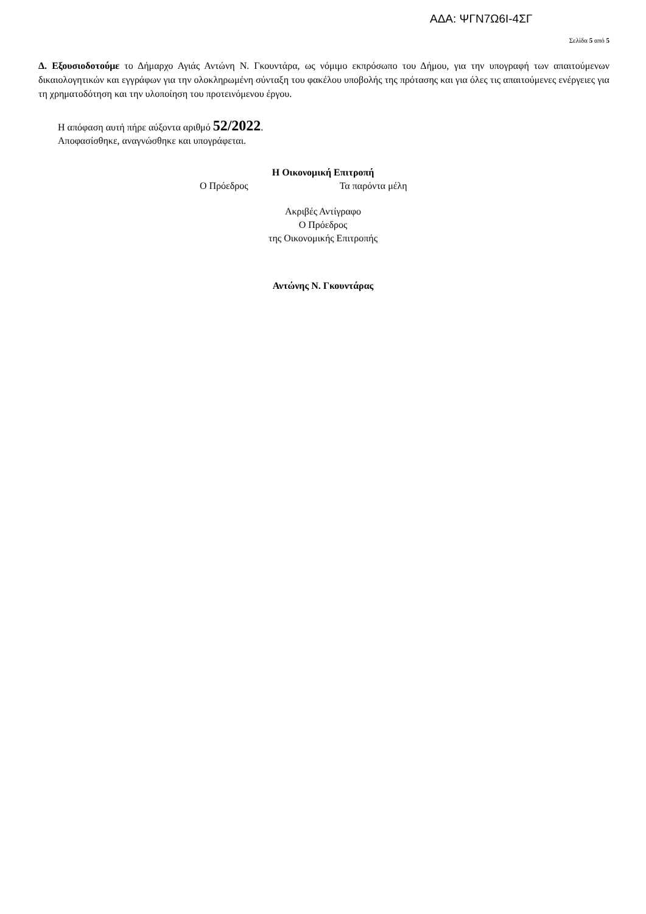ΑΔΑ: ΨΓΝ7Ω6Ι-4ΣΓ
Σελίδα 5 από 5
Δ. Εξουσιοδοτούμε το Δήμαρχο Αγιάς Αντώνη Ν. Γκουντάρα, ως νόμιμο εκπρόσωπο του Δήμου, για την υπογραφή των απαιτούμενων δικαιολογητικών και εγγράφων για την ολοκληρωμένη σύνταξη του φακέλου υποβολής της πρότασης και για όλες τις απαιτούμενες ενέργειες για τη χρηματοδότηση και την υλοποίηση του προτεινόμενου έργου.
Η απόφαση αυτή πήρε αύξοντα αριθμό 52/2022.
Αποφασίσθηκε, αναγνώσθηκε και υπογράφεται.
Η Οικονομική Επιτροπή
Ο Πρόεδρος Τα παρόντα μέλη
Ακριβές Αντίγραφο
Ο Πρόεδρος
της Οικονομικής Επιτροπής
Αντώνης Ν. Γκουντάρας